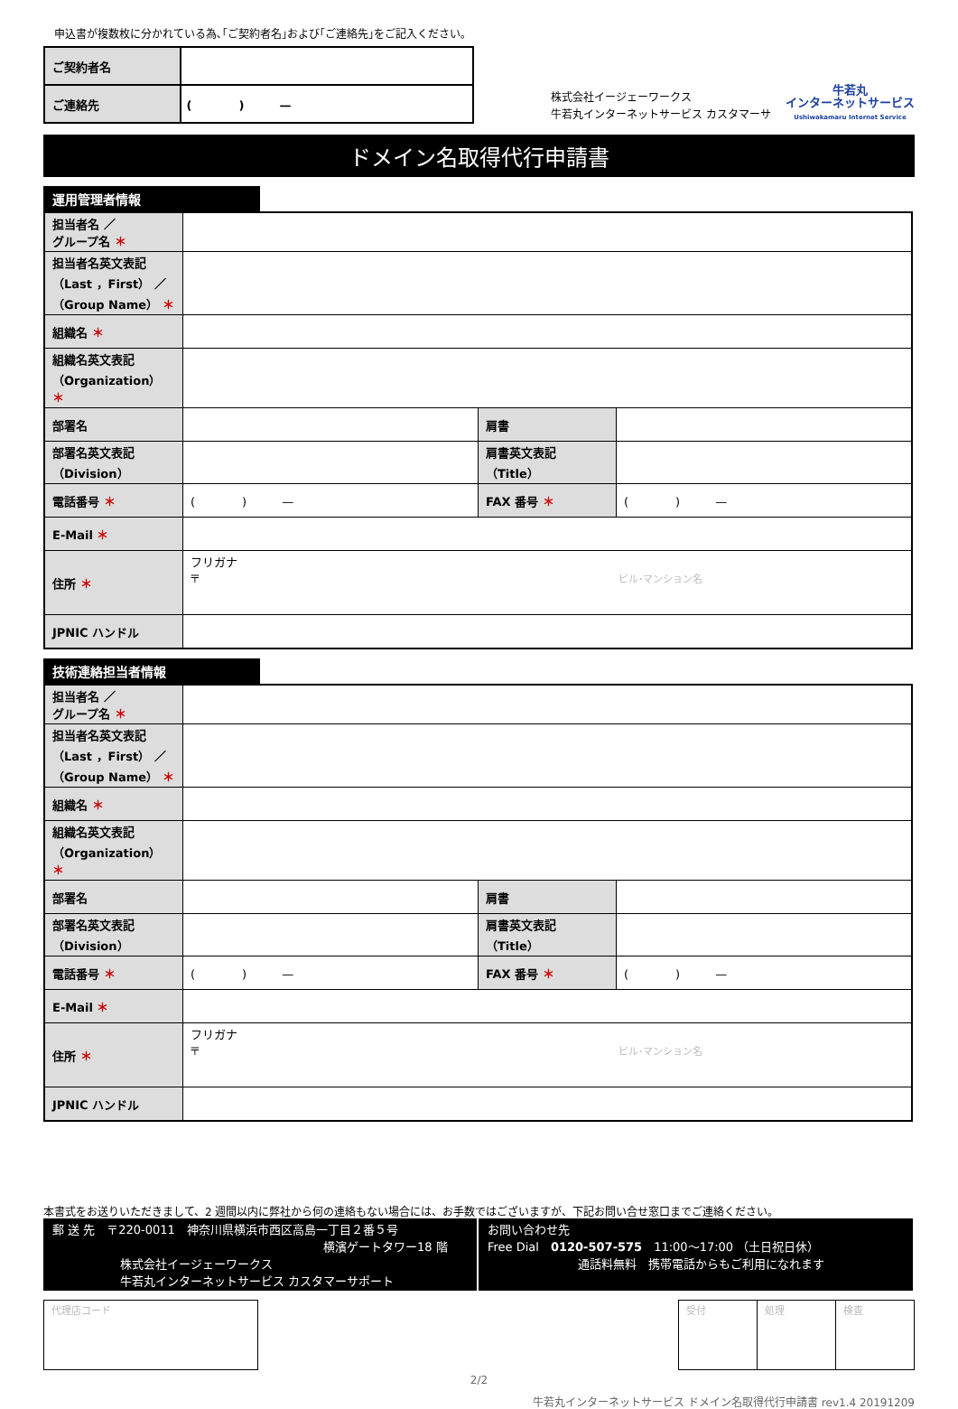申込書が複数枚に分かれている為､｢ご契約者名｣および｢ご連絡先｣をご記入ください｡
| ご契約者名 | |
| ご連絡先 | ( ) — |
株式会社イージェーワークス
牛若丸インターネットサービス カスタマーサ
牛若丸
インターネットサービス
Ushiwakamaru Internet Service
ドメイン名取得代行申請書
運用管理者情報
| 担当者名 ／ グループ名 ＊ | | | |
| 担当者名英文表記 （Last ，First） ／ （Group Name） ＊ | | | |
| 組織名 ＊ | | | |
| 組織名英文表記 （Organization） ＊ | | | |
| 部署名 | | 肩書 | |
| 部署名英文表記 （Division） | | 肩書英文表記 （Title） | |
| 電話番号 ＊ | ( ) — | FAX 番号 ＊ | ( ) — |
| E-Mail ＊ | | | |
| 住所 ＊ | フリガナ 〒 ビル･マンション名 | | |
| JPNIC ハンドル | | | |
技術連絡担当者情報
| 担当者名 ／ グループ名 ＊ | | | |
| 担当者名英文表記 （Last ，First） ／ （Group Name） ＊ | | | |
| 組織名 ＊ | | | |
| 組織名英文表記 （Organization） ＊ | | | |
| 部署名 | | 肩書 | |
| 部署名英文表記 （Division） | | 肩書英文表記 （Title） | |
| 電話番号 ＊ | ( ) — | FAX 番号 ＊ | ( ) — |
| E-Mail ＊ | | | |
| 住所 ＊ | フリガナ 〒 ビル･マンション名 | | |
| JPNIC ハンドル | | | |
本書式をお送りいただきまして、2 週間以内に弊社から何の連絡もない場合には、お手数ではございますが、下記お問い合せ窓口までご連絡ください。
郵 送 先　〒220-0011　神奈川県横浜市西区高島一丁目２番５号
横濱ゲートタワー18 階
株式会社イージェーワークス
牛若丸インターネットサービス カスタマーサポート
お問い合わせ先
Free Dial　0120-507-575　11:00～17:00 （土日祝日休）
通話料無料　携帯電話からもご利用になれます
| 代理店コード |
| 受付 | 処理 | 検査 |
2/2
牛若丸インターネットサービス ドメイン名取得代行申請書 rev1.4 20191209